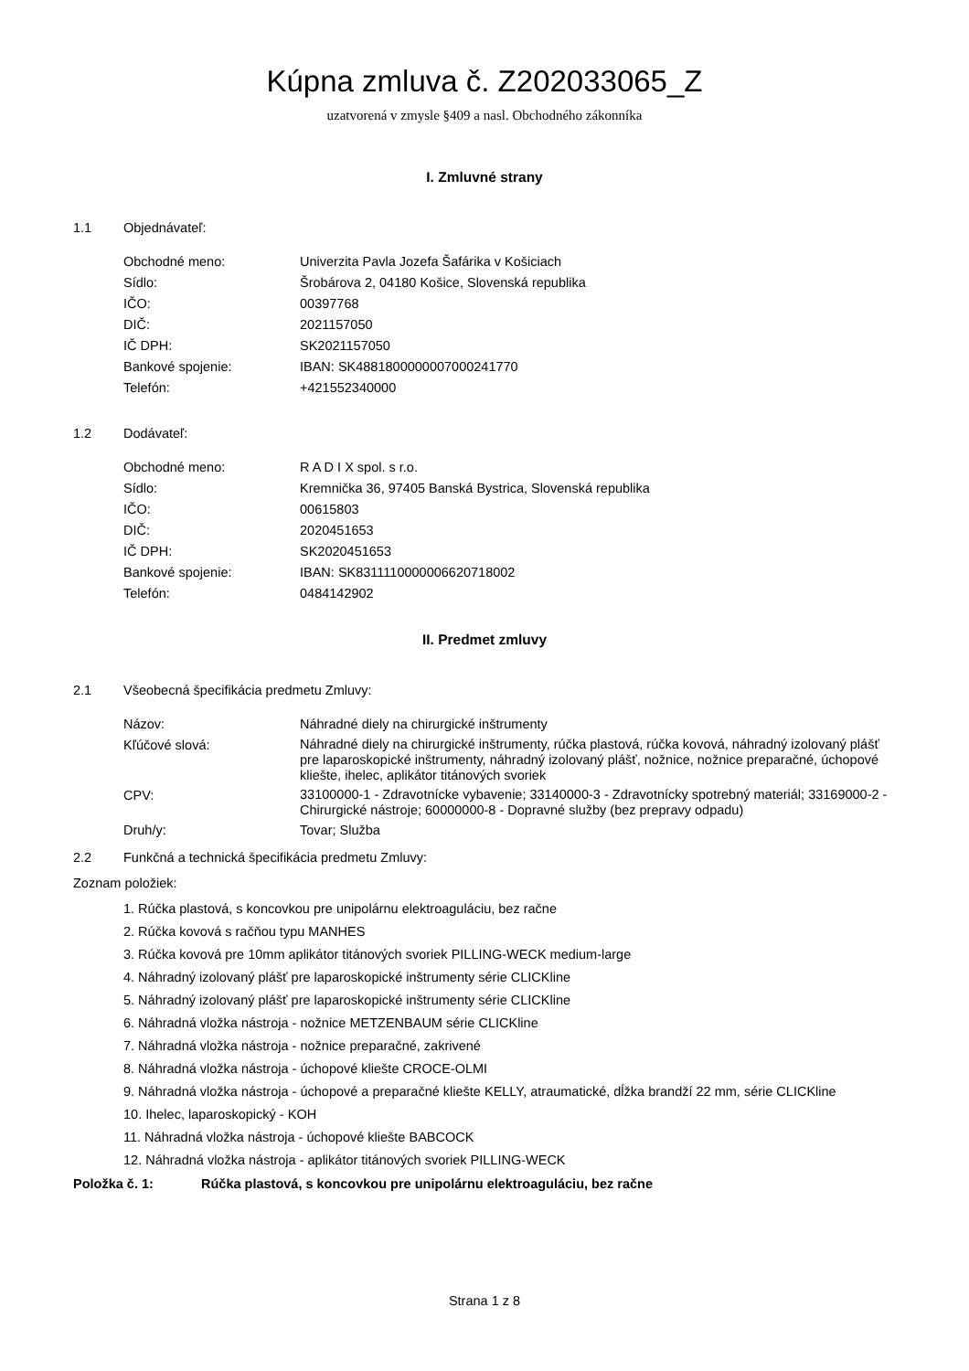Kúpna zmluva č. Z202033065_Z
uzatvorená v zmysle §409 a nasl. Obchodného zákonníka
I. Zmluvné strany
1.1 Objednávateľ:
| Obchodné meno: | Univerzita Pavla Jozefa Šafárika v Košiciach |
| Sídlo: | Šrobárova 2, 04180 Košice, Slovenská republika |
| IČO: | 00397768 |
| DIČ: | 2021157050 |
| IČ DPH: | SK2021157050 |
| Bankové spojenie: | IBAN: SK4881800000007000241770 |
| Telefón: | +421552340000 |
1.2 Dodávateľ:
| Obchodné meno: | R A D I X spol. s r.o. |
| Sídlo: | Kremnička 36, 97405 Banská Bystrica, Slovenská republika |
| IČO: | 00615803 |
| DIČ: | 2020451653 |
| IČ DPH: | SK2020451653 |
| Bankové spojenie: | IBAN: SK8311110000006620718002 |
| Telefón: | 0484142902 |
II. Predmet zmluvy
2.1 Všeobecná špecifikácia predmetu Zmluvy:
| Názov: | Náhradné diely na chirurgické inštrumenty |
| Kľúčové slová: | Náhradné diely na chirurgické inštrumenty, rúčka plastová, rúčka kovová, náhradný izolovaný plášť pre laparoskopické inštrumenty, náhradný izolovaný plášť, nožnice, nožnice preparačné, úchopové kliešte, ihelec, aplikátor titánových svoriek |
| CPV: | 33100000-1 - Zdravotnícke vybavenie; 33140000-3 - Zdravotnícky spotrebný materiál; 33169000-2 - Chirurgické nástroje; 60000000-8 - Dopravné služby (bez prepravy odpadu) |
| Druh/y: | Tovar; Služba |
2.2 Funkčná a technická špecifikácia predmetu Zmluvy:
Zoznam položiek:
1. Rúčka plastová, s koncovkou pre unipolárnu elektroaguláciu, bez račne
2. Rúčka kovová s račňou typu MANHES
3. Rúčka kovová pre 10mm aplikátor titánových svoriek PILLING-WECK medium-large
4. Náhradný izolovaný plášť pre laparoskopické inštrumenty série CLICKline
5. Náhradný izolovaný plášť pre laparoskopické inštrumenty série CLICKline
6. Náhradná vložka nástroja - nožnice METZENBAUM série CLICKline
7. Náhradná vložka nástroja - nožnice preparačné, zakrivené
8. Náhradná vložka nástroja - úchopové kliešte CROCE-OLMI
9. Náhradná vložka nástroja - úchopové a preparačné kliešte KELLY, atraumatické, dĺžka brandží 22 mm, série CLICKline
10. Ihelec, laparoskopický - KOH
11. Náhradná vložka nástroja - úchopové kliešte BABCOCK
12. Náhradná vložka nástroja - aplikátor titánových svoriek PILLING-WECK
Položka č. 1: Rúčka plastová, s koncovkou pre unipolárnu elektroaguláciu, bez račne
Strana 1 z 8